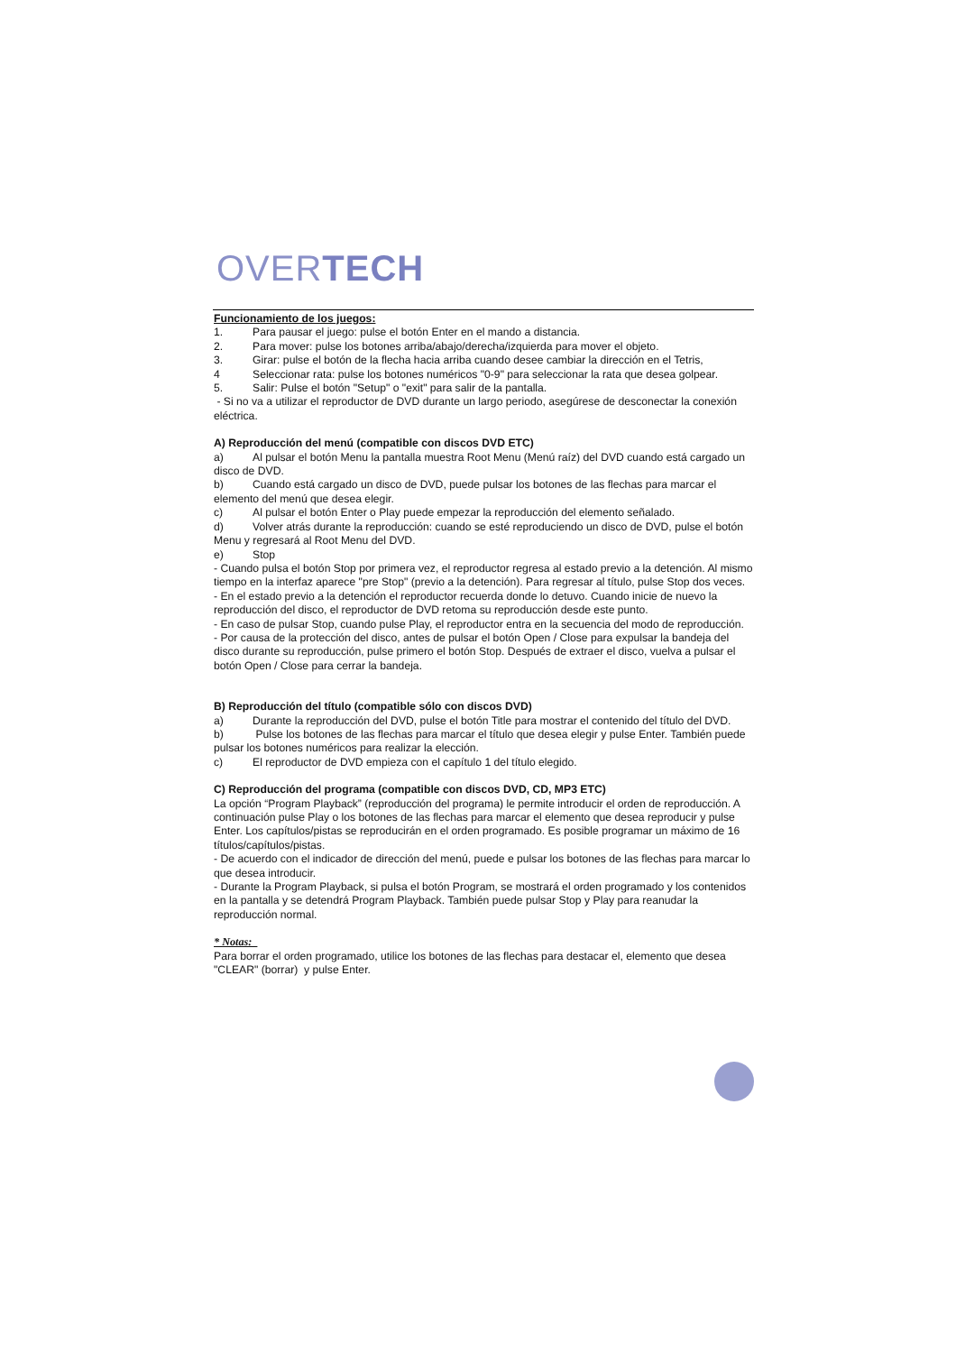OVERTECH
Funcionamiento de los juegos:
1. Para pausar el juego: pulse el botón Enter en el mando a distancia.
2. Para mover: pulse los botones arriba/abajo/derecha/izquierda para mover el objeto.
3. Girar: pulse el botón de la flecha hacia arriba cuando desee cambiar la dirección en el Tetris,
4 Seleccionar rata: pulse los botones numéricos "0-9" para seleccionar la rata que desea golpear.
5. Salir: Pulse el botón "Setup" o "exit" para salir de la pantalla.
- Si no va a utilizar el reproductor de DVD durante un largo periodo, asegúrese de desconectar la conexión eléctrica.
A) Reproducción del menú (compatible con discos DVD ETC)
a) Al pulsar el botón Menu la pantalla muestra Root Menu (Menú raíz) del DVD cuando está cargado un disco de DVD.
b) Cuando está cargado un disco de DVD, puede pulsar los botones de las flechas para marcar el elemento del menú que desea elegir.
c) Al pulsar el botón Enter o Play puede empezar la reproducción del elemento señalado.
d) Volver atrás durante la reproducción: cuando se esté reproduciendo un disco de DVD, pulse el botón Menu y regresará al Root Menu del DVD.
e) Stop
- Cuando pulsa el botón Stop por primera vez, el reproductor regresa al estado previo a la detención. Al mismo tiempo en la interfaz aparece "pre Stop" (previo a la detención). Para regresar al título, pulse Stop dos veces.
- En el estado previo a la detención el reproductor recuerda donde lo detuvo. Cuando inicie de nuevo la reproducción del disco, el reproductor de DVD retoma su reproducción desde este punto.
- En caso de pulsar Stop, cuando pulse Play, el reproductor entra en la secuencia del modo de reproducción.
- Por causa de la protección del disco, antes de pulsar el botón Open / Close para expulsar la bandeja del disco durante su reproducción, pulse primero el botón Stop. Después de extraer el disco, vuelva a pulsar el botón Open / Close para cerrar la bandeja.
B) Reproducción del título (compatible sólo con discos DVD)
a) Durante la reproducción del DVD, pulse el botón Title para mostrar el contenido del título del DVD.
b) Pulse los botones de las flechas para marcar el título que desea elegir y pulse Enter. También puede pulsar los botones numéricos para realizar la elección.
c) El reproductor de DVD empieza con el capítulo 1 del título elegido.
C) Reproducción del programa (compatible con discos DVD, CD, MP3 ETC)
La opción “Program Playback” (reproducción del programa) le permite introducir el orden de reproducción. A continuación pulse Play o los botones de las flechas para marcar el elemento que desea reproducir y pulse Enter. Los capítulos/pistas se reproducirán en el orden programado. Es posible programar un máximo de 16 títulos/capítulos/pistas.
- De acuerdo con el indicador de dirección del menú, puede e pulsar los botones de las flechas para marcar lo que desea introducir.
- Durante la Program Playback, si pulsa el botón Program, se mostrará el orden programado y los contenidos en la pantalla y se detendrá Program Playback. También puede pulsar Stop y Play para reanudar la reproducción normal.
* Notas:
Para borrar el orden programado, utilice los botones de las flechas para destacar el, elemento que desea "CLEAR" (borrar) y pulse Enter.